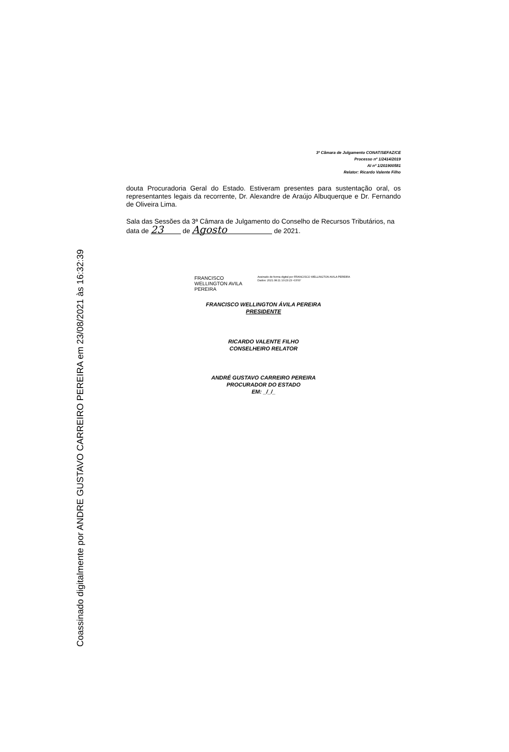Coassinado digitalmente por ANDRE GUSTAVO CARREIRO PEREIRA em 23/08/2021 às 16:32:39
3ª Câmara de Julgamento CONAT/SEFAZ/CE
Processo nº 1/2414/2019
AI nº 1/201900581
Relator: Ricardo Valente Filho
douta Procuradoria Geral do Estado. Estiveram presentes para sustentação oral, os representantes legais da recorrente, Dr. Alexandre de Araújo Albuquerque e Dr. Fernando de Oliveira Lima.
Sala das Sessões da 3ª Câmara de Julgamento do Conselho de Recursos Tributários, na data de 23 de Agosto de 2021.
FRANCISCO WELLINGTON AVILA PEREIRA
Assinado de forma digital por FRANCISCO WELLINGTON AVILA PEREIRA
Dados: 2021.08.11 10:23:23 -03'00'
FRANCISCO WELLINGTON ÁVILA PEREIRA
PRESIDENTE
RICARDO VALENTE FILHO
CONSELHEIRO RELATOR
ANDRÉ GUSTAVO CARREIRO PEREIRA
PROCURADOR DO ESTADO
EM: _/_/_